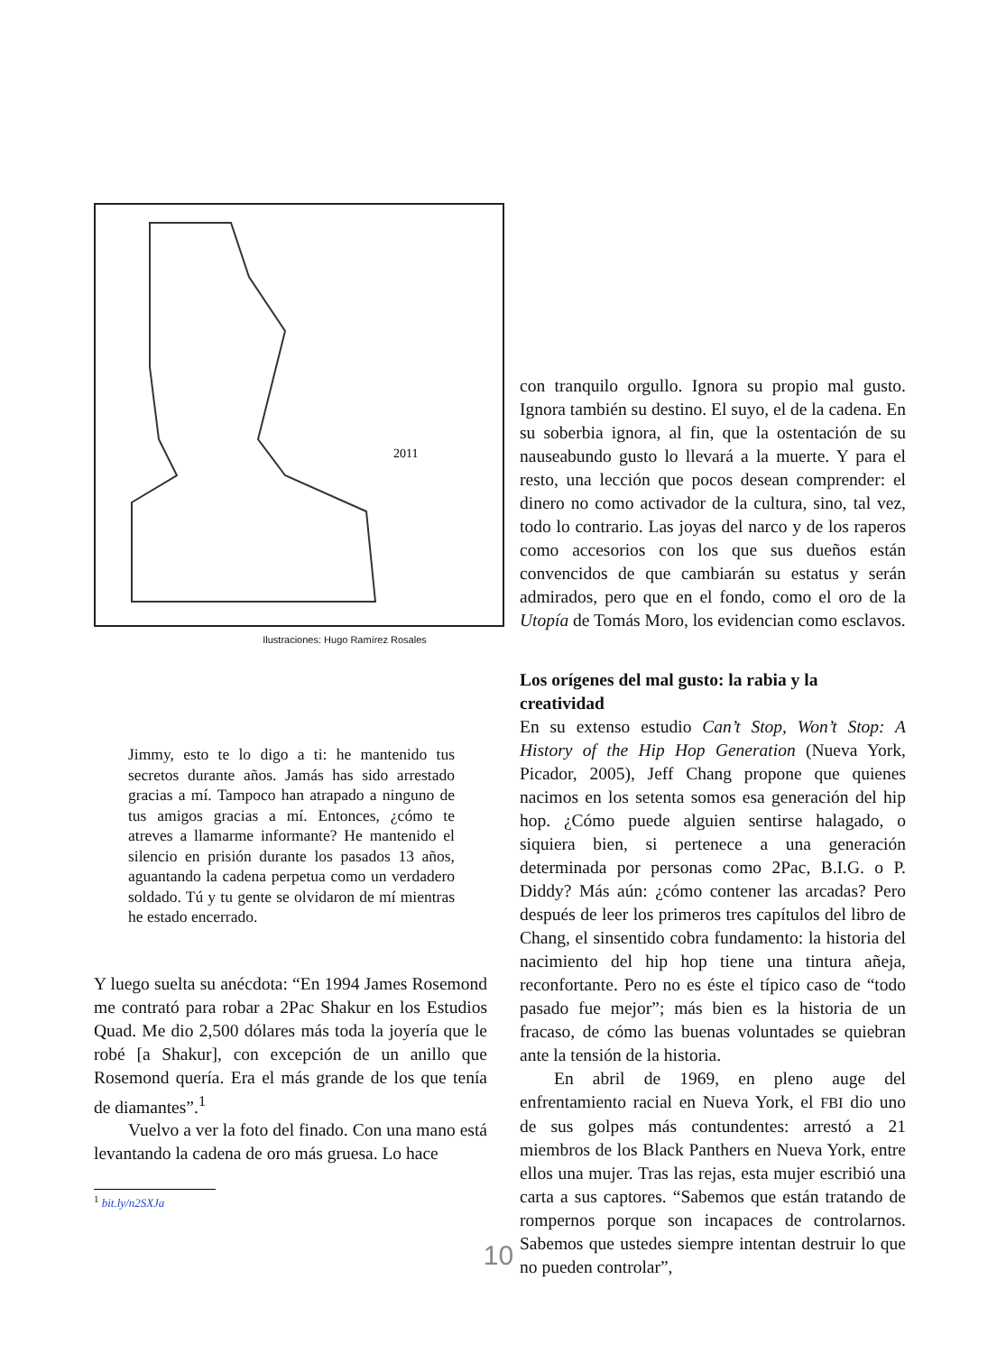2011
Ilustraciones: Hugo Ramírez Rosales
Jimmy, esto te lo digo a ti: he mantenido tus secretos durante años. Jamás has sido arrestado gracias a mí. Tampoco han atrapado a ninguno de tus amigos gracias a mí. Entonces, ¿cómo te atreves a llamarme informante? He mantenido el silencio en prisión durante los pasados 13 años, aguantando la cadena perpetua como un verdadero soldado. Tú y tu gente se olvidaron de mí mientras he estado encerrado.
Y luego suelta su anécdota: “En 1994 James Rosemond me contrató para robar a 2Pac Shakur en los Estudios Quad. Me dio 2,500 dólares más toda la joyería que le robé [a Shakur], con excepción de un anillo que Rosemond quería. Era el más grande de los que tenía de diamantes”.<sup>1</sup>
Vuelvo a ver la foto del finado. Con una mano está levantando la cadena de oro más gruesa. Lo hace
<sup>1</sup> bit.ly/n2SXJa
con tranquilo orgullo. Ignora su propio mal gusto. Ignora también su destino. El suyo, el de la cadena. En su soberbia ignora, al fin, que la ostentación de su nauseabundo gusto lo llevará a la muerte. Y para el resto, una lección que pocos desean comprender: el dinero no como activador de la cultura, sino, tal vez, todo lo contrario. Las joyas del narco y de los raperos como accesorios con los que sus dueños están convencidos de que cambiarán su estatus y serán admirados, pero que en el fondo, como el oro de la Utopía de Tomás Moro, los evidencian como esclavos.
Los orígenes del mal gusto: la rabia y la creatividad
En su extenso estudio Can’t Stop, Won’t Stop: A History of the Hip Hop Generation (Nueva York, Picador, 2005), Jeff Chang propone que quienes nacimos en los setenta somos esa generación del hip hop. ¿Cómo puede alguien sentirse halagado, o siquiera bien, si pertenece a una generación determinada por personas como 2Pac, B.I.G. o P. Diddy? Más aún: ¿cómo contener las arcadas? Pero después de leer los primeros tres capítulos del libro de Chang, el sinsentido cobra fundamento: la historia del nacimiento del hip hop tiene una tintura añeja, reconfortante. Pero no es éste el típico caso de “todo pasado fue mejor”; más bien es la historia de un fracaso, de cómo las buenas voluntades se quiebran ante la tensión de la historia.
En abril de 1969, en pleno auge del enfrentamiento racial en Nueva York, el FBI dio uno de sus golpes más contundentes: arrestó a 21 miembros de los Black Panthers en Nueva York, entre ellos una mujer. Tras las rejas, esta mujer escribió una carta a sus captores. “Sabemos que están tratando de rompernos porque son incapaces de controlarnos. Sabemos que ustedes siempre intentan destruir lo que no pueden controlar”,
10